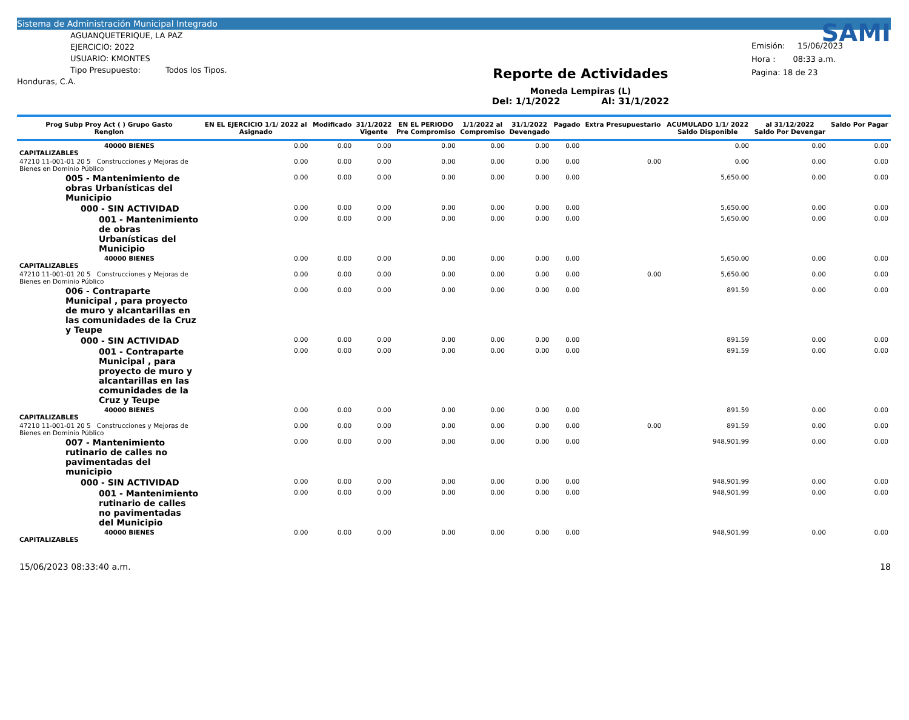Sistema de Administración Municipal Integrado
AGUANQUETERIQUE, LA PAZ
EJERCICIO: 2022
USUARIO: KMONTES
Tipo Presupuesto: Todos los Tipos.
Honduras, C.A.
Reporte de Actividades
Moneda Lempiras (L)
Del: 1/1/2022 Al: 31/1/2022
SAMI
Emisión: 15/06/2023
Hora : 08:33 a.m.
Pagina: 18 de 23
| Prog Subp Proy Act ( ) Grupo Gasto Renglon | EN EL EJERCICIO 1/1/ 2022 al Asignado | Modificado | 31/1/2022 Vigente | EN EL PERIODO Pre Compromiso | 1/1/2022 al Compromiso | 31/1/2022 Devengado | Pagado | Extra Presupuestario | ACUMULADO 1/1/ 2022 Saldo Disponible | al 31/12/2022 Saldo Por Devengar | Saldo Por Pagar |
| --- | --- | --- | --- | --- | --- | --- | --- | --- | --- | --- | --- |
| 40000 BIENES CAPITALIZABLES | 0.00 | 0.00 | 0.00 | 0.00 | 0.00 | 0.00 | 0.00 | | 0.00 | 0.00 | 0.00 |
| 47210 11-001-01 20 5 Construcciones y Mejoras de Bienes en Dominio Público | 0.00 | 0.00 | 0.00 | 0.00 | 0.00 | 0.00 | 0.00 | 0.00 | 0.00 | 0.00 | 0.00 |
| 005 - Mantenimiento de obras Urbanísticas del Municipio | 0.00 | 0.00 | 0.00 | 0.00 | 0.00 | 0.00 | 0.00 | | 5,650.00 | 0.00 | 0.00 |
| 000 - SIN ACTIVIDAD | 0.00 | 0.00 | 0.00 | 0.00 | 0.00 | 0.00 | 0.00 | | 5,650.00 | 0.00 | 0.00 |
| 001 - Mantenimiento de obras Urbanísticas del Municipio | 0.00 | 0.00 | 0.00 | 0.00 | 0.00 | 0.00 | 0.00 | | 5,650.00 | 0.00 | 0.00 |
| 40000 BIENES CAPITALIZABLES | 0.00 | 0.00 | 0.00 | 0.00 | 0.00 | 0.00 | 0.00 | | 5,650.00 | 0.00 | 0.00 |
| 47210 11-001-01 20 5 Construcciones y Mejoras de Bienes en Dominio Público | 0.00 | 0.00 | 0.00 | 0.00 | 0.00 | 0.00 | 0.00 | 0.00 | 5,650.00 | 0.00 | 0.00 |
| 006 - Contraparte Municipal , para proyecto de muro y alcantarillas en las comunidades de la Cruz y Teupe | 0.00 | 0.00 | 0.00 | 0.00 | 0.00 | 0.00 | 0.00 | | 891.59 | 0.00 | 0.00 |
| 000 - SIN ACTIVIDAD | 0.00 | 0.00 | 0.00 | 0.00 | 0.00 | 0.00 | 0.00 | | 891.59 | 0.00 | 0.00 |
| 001 - Contraparte Municipal , para proyecto de muro y alcantarillas en las comunidades de la Cruz y Teupe | 0.00 | 0.00 | 0.00 | 0.00 | 0.00 | 0.00 | 0.00 | | 891.59 | 0.00 | 0.00 |
| 40000 BIENES CAPITALIZABLES | 0.00 | 0.00 | 0.00 | 0.00 | 0.00 | 0.00 | 0.00 | | 891.59 | 0.00 | 0.00 |
| 47210 11-001-01 20 5 Construcciones y Mejoras de Bienes en Dominio Público | 0.00 | 0.00 | 0.00 | 0.00 | 0.00 | 0.00 | 0.00 | 0.00 | 891.59 | 0.00 | 0.00 |
| 007 - Mantenimiento rutinario de calles no pavimentadas del municipio | 0.00 | 0.00 | 0.00 | 0.00 | 0.00 | 0.00 | 0.00 | | 948,901.99 | 0.00 | 0.00 |
| 000 - SIN ACTIVIDAD | 0.00 | 0.00 | 0.00 | 0.00 | 0.00 | 0.00 | 0.00 | | 948,901.99 | 0.00 | 0.00 |
| 001 - Mantenimiento rutinario de calles no pavimentadas del Municipio | 0.00 | 0.00 | 0.00 | 0.00 | 0.00 | 0.00 | 0.00 | | 948,901.99 | 0.00 | 0.00 |
| 40000 BIENES CAPITALIZABLES | 0.00 | 0.00 | 0.00 | 0.00 | 0.00 | 0.00 | 0.00 | | 948,901.99 | 0.00 | 0.00 |
15/06/2023 08:33:40 a.m. 18